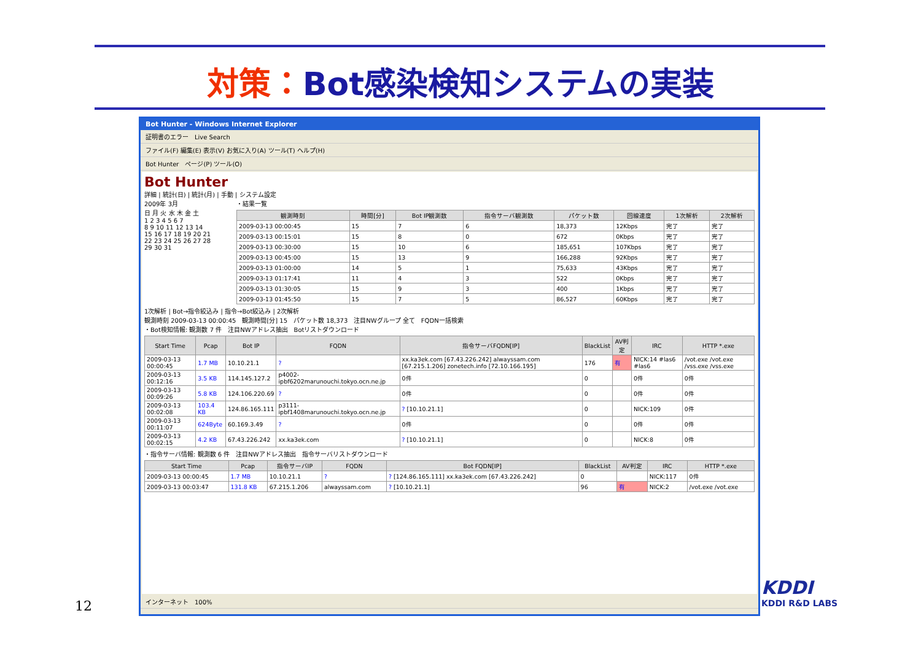対策：Bot感染検知システムの実装
Bot Hunter - Windows Internet Explorer
証明書のエラー　Live Search
ファイル(F) 編集(E) 表示(V) お気に入り(A) ツール(T) ヘルプ(H)
Bot Hunter　ページ(P) ツール(O)
Bot Hunter
詳細 | 統計(日) | 統計(月) | 手動 | システム設定
2009年 3月
日 月 火 水 木 金 土
1 2 3 4 5 6 7
8 9 10 11 12 13 14
15 16 17 18 19 20 21
22 23 24 25 26 27 28
29 30 31
・結果一覧
| 観測時刻 | 時間[分] | Bot IP観測数 | 指令サーバ観測数 | パケット数 | 回線速度 | 1次解析 | 2次解析 |
| --- | --- | --- | --- | --- | --- | --- | --- |
| 2009-03-13 00:00:45 | 15 | 7 | 6 | 18,373 | 12Kbps | 完了 | 完了 |
| 2009-03-13 00:15:01 | 15 | 8 | 0 | 672 | 0Kbps | 完了 | 完了 |
| 2009-03-13 00:30:00 | 15 | 10 | 6 | 185,651 | 107Kbps | 完了 | 完了 |
| 2009-03-13 00:45:00 | 15 | 13 | 9 | 166,288 | 92Kbps | 完了 | 完了 |
| 2009-03-13 01:00:00 | 14 | 5 | 1 | 75,633 | 43Kbps | 完了 | 完了 |
| 2009-03-13 01:17:41 | 11 | 4 | 3 | 522 | 0Kbps | 完了 | 完了 |
| 2009-03-13 01:30:05 | 15 | 9 | 3 | 400 | 1Kbps | 完了 | 完了 |
| 2009-03-13 01:45:50 | 15 | 7 | 5 | 86,527 | 60Kbps | 完了 | 完了 |
1次解析 | Bot→指令絞込み | 指令→Bot絞込み | 2次解析
観測時刻 2009-03-13 00:00:45　観測時間[分] 15　パケット数 18,373　注目NWグループ 全て　FQDN一括検索
・Bot検知情報: 観測数 7 件　注目NWアドレス抽出　Botリストダウンロード
| Start Time | Pcap | Bot IP | FQDN | 指令サーバFQDN[IP] | BlackList | AV判定 | IRC | HTTP *.exe |
| --- | --- | --- | --- | --- | --- | --- | --- | --- |
| 2009-03-13 00:00:45 | 1.7 MB | 10.10.21.1 | ? | xx.ka3ek.com [67.43.226.242] alwayssam.com [67.215.1.206] zonetech.info [72.10.166.195] | 176 | 有 | NICK:14 #las6 #las6 | /vot.exe /vot.exe /vss.exe /vss.exe |
| 2009-03-13 00:12:16 | 3.5 KB | 114.145.127.2 | p4002-ipbf6202marunouchi.tokyo.ocn.ne.jp | 0件 | 0 | | 0件 | 0件 |
| 2009-03-13 00:09:26 | 5.8 KB | 124.106.220.69 | ? | 0件 | 0 | | 0件 | 0件 |
| 2009-03-13 00:02:08 | 103.4 KB | 124.86.165.111 | p3111-ipbf1408marunouchi.tokyo.ocn.ne.jp | ? [10.10.21.1] | 0 | | NICK:109 | 0件 |
| 2009-03-13 00:11:07 | 624Byte | 60.169.3.49 | ? | 0件 | 0 | | 0件 | 0件 |
| 2009-03-13 00:02:15 | 4.2 KB | 67.43.226.242 | xx.ka3ek.com | ? [10.10.21.1] | 0 | | NICK:8 | 0件 |
・指令サーバ情報: 観測数 6 件　注目NWアドレス抽出　指令サーバリストダウンロード
| Start Time | Pcap | 指令サーバIP | FQDN | Bot FQDN[IP] | BlackList | AV判定 | IRC | HTTP *.exe |
| --- | --- | --- | --- | --- | --- | --- | --- | --- |
| 2009-03-13 00:00:45 | 1.7 MB | 10.10.21.1 | ? | ? [124.86.165.111] xx.ka3ek.com [67.43.226.242] | 0 | | NICK:117 | 0件 |
| 2009-03-13 00:03:47 | 131.8 KB | 67.215.1.206 | alwayssam.com | ? [10.10.21.1] | 96 | 有 | NICK:2 | /vot.exe /vot.exe |
インターネット　100%
12
KDDI
KDDI R&D LABS